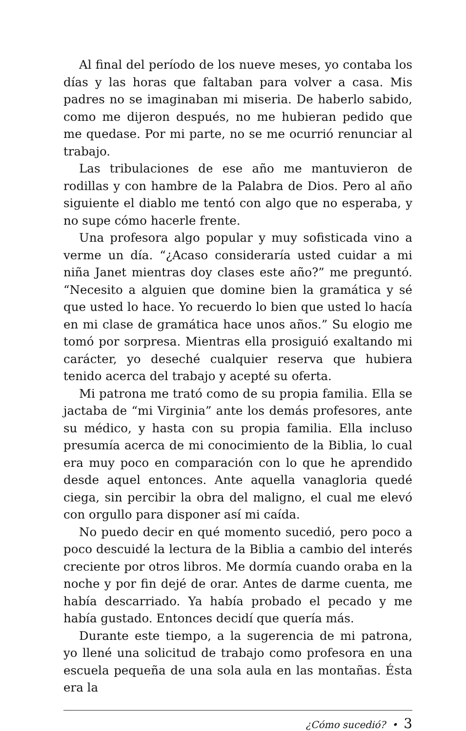Al final del período de los nueve meses, yo contaba los días y las horas que faltaban para volver a casa. Mis padres no se imaginaban mi miseria. De haberlo sabido, como me dijeron después, no me hubieran pedido que me quedase. Por mi parte, no se me ocurrió renunciar al trabajo.
Las tribulaciones de ese año me mantuvieron de rodillas y con hambre de la Palabra de Dios. Pero al año siguiente el diablo me tentó con algo que no esperaba, y no supe cómo hacerle frente.
Una profesora algo popular y muy sofisticada vino a verme un día. “¿Acaso consideraría usted cuidar a mi niña Janet mientras doy clases este año?” me preguntó. “Necesito a alguien que domine bien la gramática y sé que usted lo hace. Yo recuerdo lo bien que usted lo hacía en mi clase de gramática hace unos años.” Su elogio me tomó por sorpresa. Mientras ella prosiguió exaltando mi carácter, yo deseché cualquier reserva que hubiera tenido acerca del trabajo y acepté su oferta.
Mi patrona me trató como de su propia familia. Ella se jactaba de “mi Virginia” ante los demás profesores, ante su médico, y hasta con su propia familia. Ella incluso presumía acerca de mi conocimiento de la Biblia, lo cual era muy poco en comparación con lo que he aprendido desde aquel entonces. Ante aquella vanagloria quedé ciega, sin percibir la obra del maligno, el cual me elevó con orgullo para disponer así mi caída.
No puedo decir en qué momento sucedió, pero poco a poco descuidé la lectura de la Biblia a cambio del interés creciente por otros libros. Me dormía cuando oraba en la noche y por fin dejé de orar. Antes de darme cuenta, me había descarriado. Ya había probado el pecado y me había gustado. Entonces decidí que quería más.
Durante este tiempo, a la sugerencia de mi patrona, yo llené una solicitud de trabajo como profesora en una escuela pequeña de una sola aula en las montañas. Ésta era la
¿Cómo sucedió? • 3